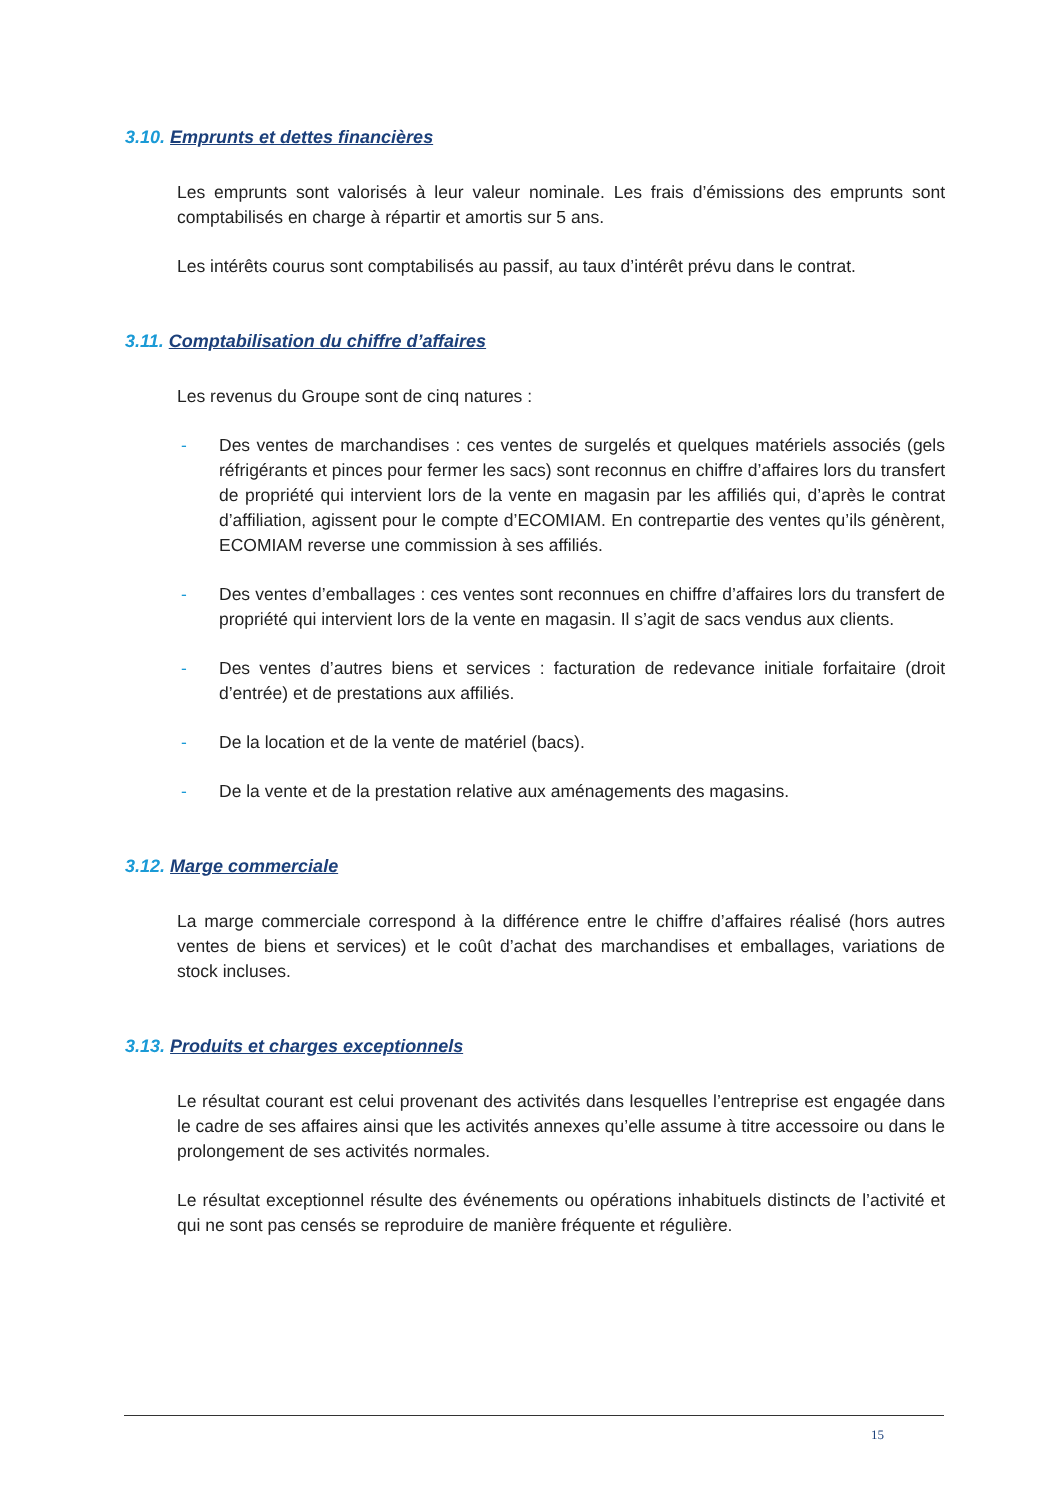3.10. Emprunts et dettes financières
Les emprunts sont valorisés à leur valeur nominale. Les frais d’émissions des emprunts sont comptabilisés en charge à répartir et amortis sur 5 ans.
Les intérêts courus sont comptabilisés au passif, au taux d’intérêt prévu dans le contrat.
3.11. Comptabilisation du chiffre d’affaires
Les revenus du Groupe sont de cinq natures :
- Des ventes de marchandises : ces ventes de surgelés et quelques matériels associés (gels réfrigérants et pinces pour fermer les sacs) sont reconnus en chiffre d’affaires lors du transfert de propriété qui intervient lors de la vente en magasin par les affiliés qui, d’après le contrat d’affiliation, agissent pour le compte d’ECOMIAM. En contrepartie des ventes qu’ils génèrent, ECOMIAM reverse une commission à ses affiliés.
- Des ventes d’emballages : ces ventes sont reconnues en chiffre d’affaires lors du transfert de propriété qui intervient lors de la vente en magasin. Il s’agit de sacs vendus aux clients.
- Des ventes d’autres biens et services : facturation de redevance initiale forfaitaire (droit d’entrée) et de prestations aux affiliés.
- De la location et de la vente de matériel (bacs).
- De la vente et de la prestation relative aux aménagements des magasins.
3.12. Marge commerciale
La marge commerciale correspond à la différence entre le chiffre d’affaires réalisé (hors autres ventes de biens et services) et le coût d’achat des marchandises et emballages, variations de stock incluses.
3.13. Produits et charges exceptionnels
Le résultat courant est celui provenant des activités dans lesquelles l’entreprise est engagée dans le cadre de ses affaires ainsi que les activités annexes qu’elle assume à titre accessoire ou dans le prolongement de ses activités normales.
Le résultat exceptionnel résulte des événements ou opérations inhabituels distincts de l’activité et qui ne sont pas censés se reproduire de manière fréquente et régulière.
15